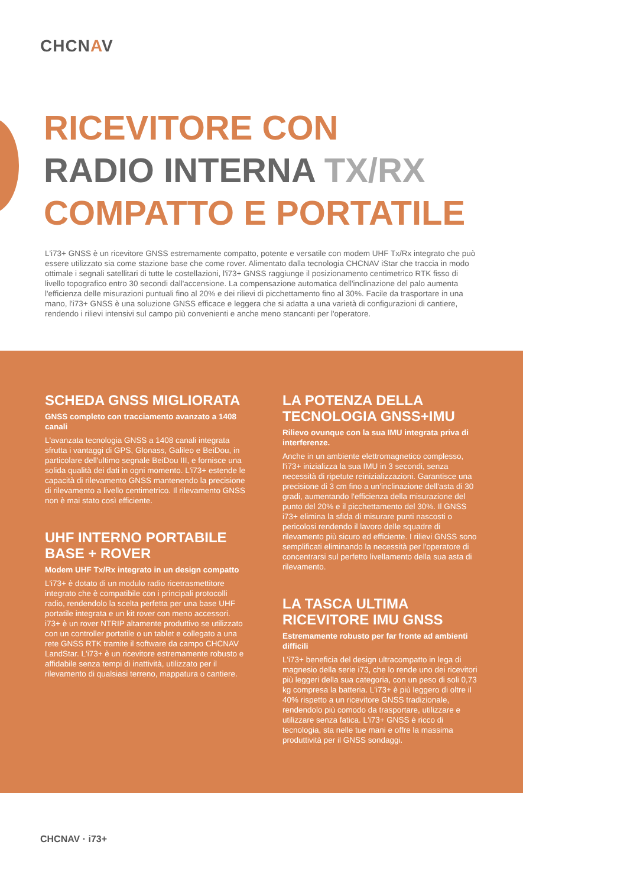CHCNAV
RICEVITORE CON
RADIO INTERNA TX/RX
COMPATTO E PORTATILE
L'i73+ GNSS è un ricevitore GNSS estremamente compatto, potente e versatile con modem UHF Tx/Rx integrato che può essere utilizzato sia come stazione base che come rover. Alimentato dalla tecnologia CHCNAV iStar che traccia in modo ottimale i segnali satellitari di tutte le costellazioni, l'i73+ GNSS raggiunge il posizionamento centimetrico RTK fisso di livello topografico entro 30 secondi dall'accensione. La compensazione automatica dell'inclinazione del palo aumenta l'efficienza delle misurazioni puntuali fino al 20% e dei rilievi di picchettamento fino al 30%. Facile da trasportare in una mano, l'i73+ GNSS è una soluzione GNSS efficace e leggera che si adatta a una varietà di configurazioni di cantiere, rendendo i rilievi intensivi sul campo più convenienti e anche meno stancanti per l'operatore.
SCHEDA GNSS MIGLIORATA
GNSS completo con tracciamento avanzato a 1408 canali
L'avanzata tecnologia GNSS a 1408 canali integrata sfrutta i vantaggi di GPS, Glonass, Galileo e BeiDou, in particolare dell'ultimo segnale BeiDou III, e fornisce una solida qualità dei dati in ogni momento. L'i73+ estende le capacità di rilevamento GNSS mantenendo la precisione di rilevamento a livello centimetrico. Il rilevamento GNSS non è mai stato così efficiente.
UHF INTERNO PORTABILE BASE + ROVER
Modem UHF Tx/Rx integrato in un design compatto
L'i73+ è dotato di un modulo radio ricetrasmettitore integrato che è compatibile con i principali protocolli radio, rendendolo la scelta perfetta per una base UHF portatile integrata e un kit rover con meno accessori. i73+ è un rover NTRIP altamente produttivo se utilizzato con un controller portatile o un tablet e collegato a una rete GNSS RTK tramite il software da campo CHCNAV LandStar. L'i73+ è un ricevitore estremamente robusto e affidabile senza tempi di inattività, utilizzato per il rilevamento di qualsiasi terreno, mappatura o cantiere.
LA POTENZA DELLA TECNOLOGIA GNSS+IMU
Rilievo ovunque con la sua IMU integrata priva di interferenze.
Anche in un ambiente elettromagnetico complesso, l'i73+ inizializza la sua IMU in 3 secondi, senza necessità di ripetute reinizializzazioni. Garantisce una precisione di 3 cm fino a un'inclinazione dell'asta di 30 gradi, aumentando l'efficienza della misurazione del punto del 20% e il picchettamento del 30%. Il GNSS i73+ elimina la sfida di misurare punti nascosti o pericolosi rendendo il lavoro delle squadre di rilevamento più sicuro ed efficiente. I rilievi GNSS sono semplificati eliminando la necessità per l'operatore di concentrarsi sul perfetto livellamento della sua asta di rilevamento.
LA TASCA ULTIMA RICEVITORE IMU GNSS
Estremamente robusto per far fronte ad ambienti difficili
L'i73+ beneficia del design ultracompatto in lega di magnesio della serie i73, che lo rende uno dei ricevitori più leggeri della sua categoria, con un peso di soli 0,73 kg compresa la batteria. L'i73+ è più leggero di oltre il 40% rispetto a un ricevitore GNSS tradizionale, rendendolo più comodo da trasportare, utilizzare e utilizzare senza fatica. L'i73+ GNSS è ricco di tecnologia, sta nelle tue mani e offre la massima produttività per il GNSS sondaggi.
CHCNAV · i73+